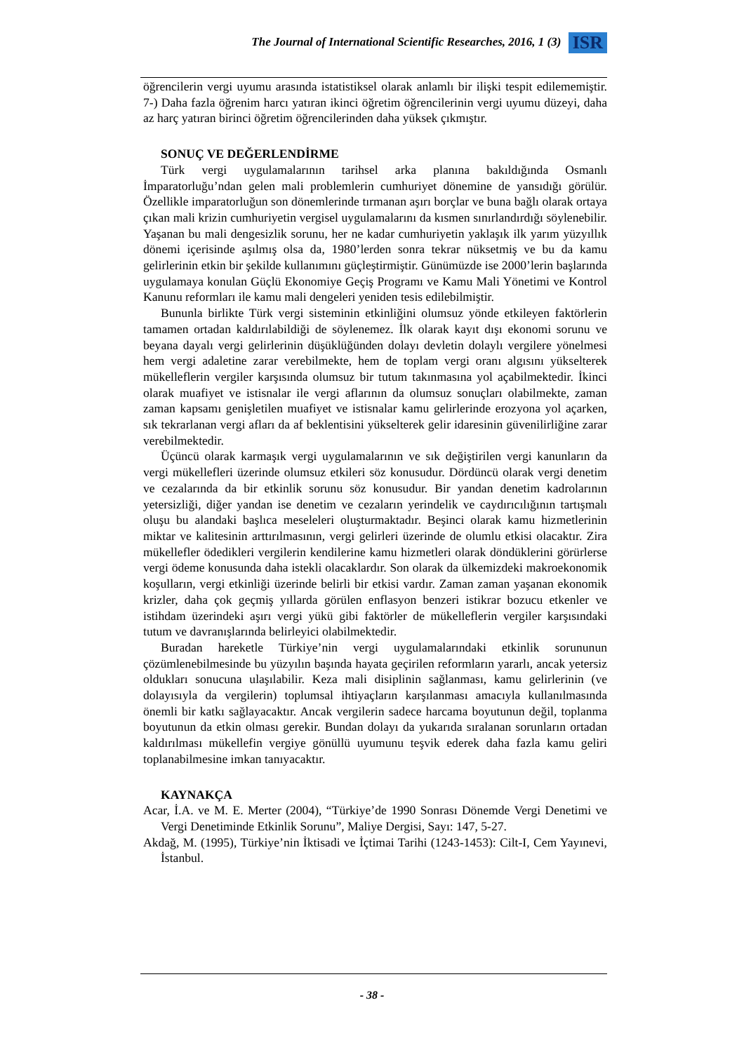The Journal of International Scientific Researches, 2016, 1 (3) ISR
öğrencilerin vergi uyumu arasında istatistiksel olarak anlamlı bir ilişki tespit edilememiştir. 7-) Daha fazla öğrenim harcı yatıran ikinci öğretim öğrencilerinin vergi uyumu düzeyi, daha az harç yatıran birinci öğretim öğrencilerinden daha yüksek çıkmıştır.
SONUÇ VE DEĞERLENDİRME
Türk vergi uygulamalarının tarihsel arka planına bakıldığında Osmanlı İmparatorluğu’ndan gelen mali problemlerin cumhuriyet dönemine de yansıdığı görülür. Özellikle imparatorluğun son dönemlerinde tırmanan aşırı borçlar ve buna bağlı olarak ortaya çıkan mali krizin cumhuriyetin vergisel uygulamalarını da kısmen sınırlandırdığı söylenebilir. Yaşanan bu mali dengesizlik sorunu, her ne kadar cumhuriyetin yaklaşık ilk yarım yüzyıllık dönemi içerisinde aşılmış olsa da, 1980’lerden sonra tekrar nüksetmiş ve bu da kamu gelirlerinin etkin bir şekilde kullanımını güçleştirmiştir. Günümüzde ise 2000’lerin başlarında uygulamaya konulan Güçlü Ekonomiye Geçiş Programı ve Kamu Mali Yönetimi ve Kontrol Kanunu reformları ile kamu mali dengeleri yeniden tesis edilebilmiştir.
Bununla birlikte Türk vergi sisteminin etkinliğini olumsuz yönde etkileyen faktörlerin tamamen ortadan kaldırılabildiği de söylenemez. İlk olarak kayıt dışı ekonomi sorunu ve beyana dayalı vergi gelirlerinin düşüklüğünden dolayı devletin dolaylı vergilere yönelmesi hem vergi adaletine zarar verebilmekte, hem de toplam vergi oranı algısını yükselterek mükelleflerin vergiler karşısında olumsuz bir tutum takınmasına yol açabilmektedir. İkinci olarak muafiyet ve istisnalar ile vergi aflarının da olumsuz sonuçları olabilmekte, zaman zaman kapsamı genişletilen muafiyet ve istisnalar kamu gelirlerinde erozyona yol açarken, sık tekrarlanan vergi afları da af beklentisini yükselterek gelir idaresinin güvenilirliğine zarar verebilmektedir.
Üçüncü olarak karmaşık vergi uygulamalarının ve sık değiştirilen vergi kanunların da vergi mükellefleri üzerinde olumsuz etkileri söz konusudur. Dördüncü olarak vergi denetim ve cezalarında da bir etkinlik sorunu söz konusudur. Bir yandan denetim kadrolarının yetersizliği, diğer yandan ise denetim ve cezaların yerindelik ve caydırıcılığının tartışmalı oluşu bu alandaki başlıca meseleleri oluşturmaktadır. Beşinci olarak kamu hizmetlerinin miktar ve kalitesinin arttırılmasının, vergi gelirleri üzerinde de olumlu etkisi olacaktır. Zira mükellefler ödedikleri vergilerin kendilerine kamu hizmetleri olarak döndüklerini görürlerse vergi ödeme konusunda daha istekli olacaklardır. Son olarak da ülkemizdeki makroekonomik koşulların, vergi etkinliği üzerinde belirli bir etkisi vardır. Zaman zaman yaşanan ekonomik krizler, daha çok geçmiş yıllarda görülen enflasyon benzeri istikrar bozucu etkenler ve istihdam üzerindeki aşırı vergi yükü gibi faktörler de mükelleflerin vergiler karşısındaki tutum ve davranışlarında belirleyici olabilmektedir.
Buradan hareketle Türkiye’nin vergi uygulamalarındaki etkinlik sorununun çözümlenebilmesinde bu yüzyılın başında hayata geçirilen reformların yararlı, ancak yetersiz oldukları sonucuna ulaşılabilir. Keza mali disiplinin sağlanması, kamu gelirlerinin (ve dolayısıyla da vergilerin) toplumsal ihtiyaçların karşılanması amacıyla kullanılmasında önemli bir katkı sağlayacaktır. Ancak vergilerin sadece harcama boyutunun değil, toplanma boyutunun da etkin olması gerekir. Bundan dolayı da yukarıda sıralanan sorunların ortadan kaldırılması mükellefin vergiye gönüllü uyumunu teşvik ederek daha fazla kamu geliri toplanabilmesine imkan tanıyacaktır.
KAYNAKÇA
Acar, İ.A. ve M. E. Merter (2004), “Türkiye’de 1990 Sonrası Dönemde Vergi Denetimi ve Vergi Denetiminde Etkinlik Sorunu”, Maliye Dergisi, Sayı: 147, 5-27.
Akdağ, M. (1995), Türkiye’nin İktisadi ve İçtimai Tarihi (1243-1453): Cilt-I, Cem Yayınevi, İstanbul.
- 38 -